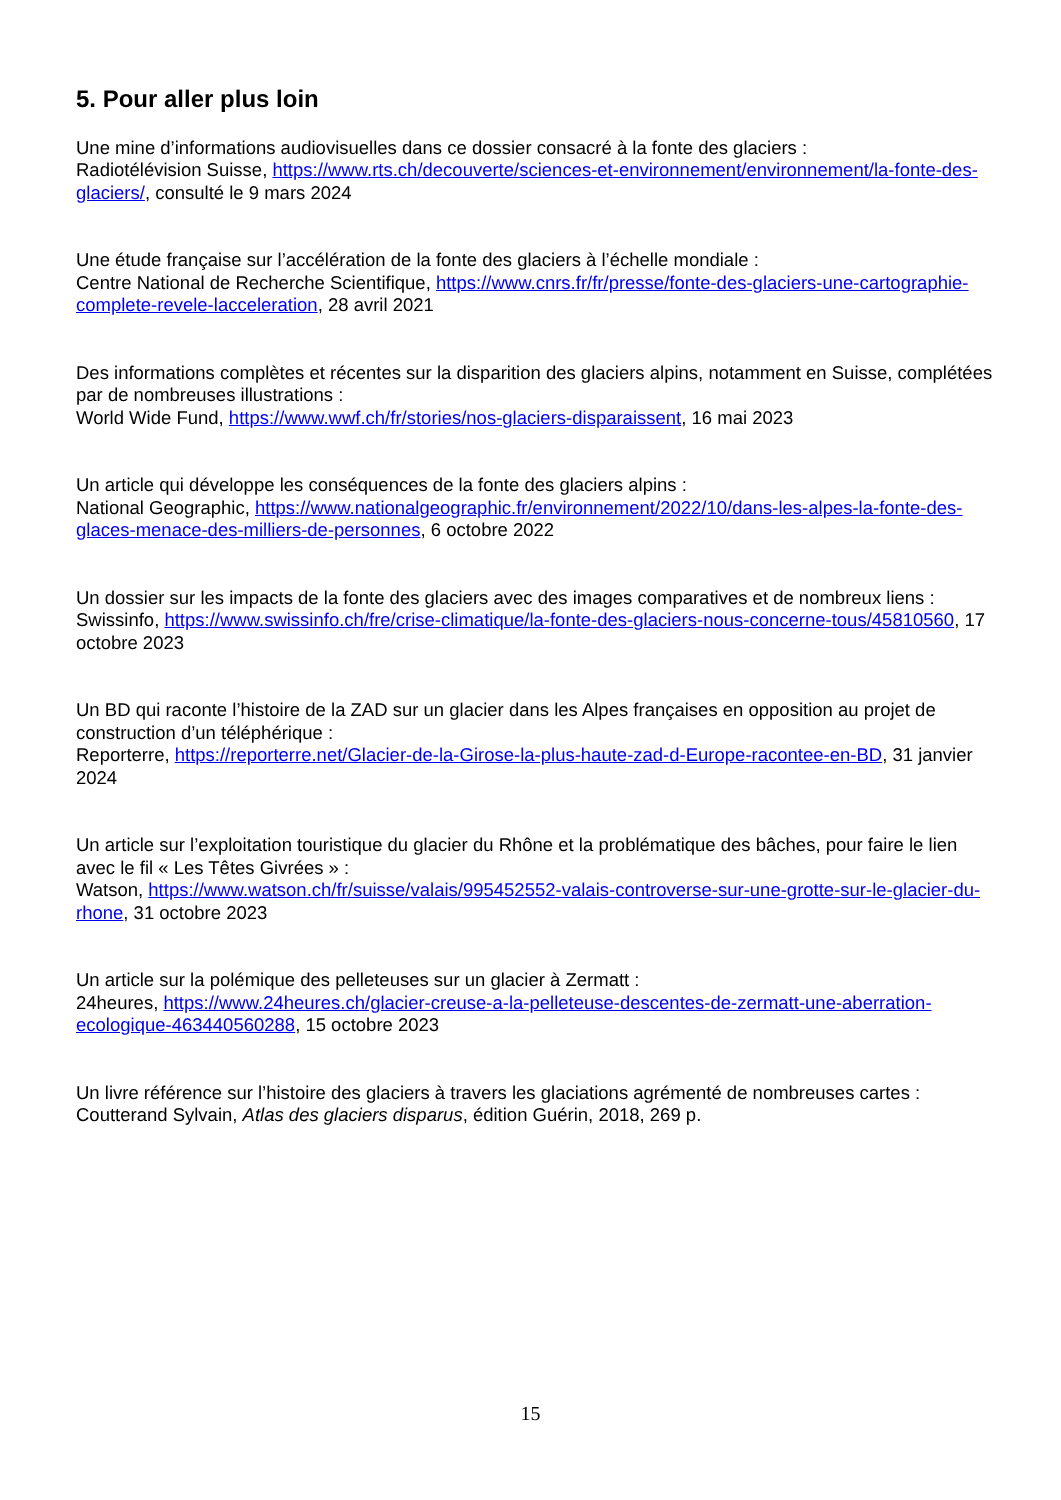5. Pour aller plus loin
Une mine d’informations audiovisuelles dans ce dossier consacré à la fonte des glaciers :
Radiotélévision Suisse, https://www.rts.ch/decouverte/sciences-et-environnement/environnement/la-fonte-des-glaciers/, consulté le 9 mars 2024
Une étude française sur l’accélération de la fonte des glaciers à l’échelle mondiale :
Centre National de Recherche Scientifique, https://www.cnrs.fr/fr/presse/fonte-des-glaciers-une-cartographie-complete-revele-lacceleration, 28 avril 2021
Des informations complètes et récentes sur la disparition des glaciers alpins, notamment en Suisse, complétées par de nombreuses illustrations :
World Wide Fund, https://www.wwf.ch/fr/stories/nos-glaciers-disparaissent, 16 mai 2023
Un article qui développe les conséquences de la fonte des glaciers alpins :
National Geographic, https://www.nationalgeographic.fr/environnement/2022/10/dans-les-alpes-la-fonte-des-glaces-menace-des-milliers-de-personnes, 6 octobre 2022
Un dossier sur les impacts de la fonte des glaciers avec des images comparatives et de nombreux liens :
Swissinfo, https://www.swissinfo.ch/fre/crise-climatique/la-fonte-des-glaciers-nous-concerne-tous/45810560, 17 octobre 2023
Un BD qui raconte l’histoire de la ZAD sur un glacier dans les Alpes françaises en opposition au projet de construction d’un téléphérique :
Reporterre, https://reporterre.net/Glacier-de-la-Girose-la-plus-haute-zad-d-Europe-racontee-en-BD, 31 janvier 2024
Un article sur l’exploitation touristique du glacier du Rhône et la problématique des bâches, pour faire le lien avec le fil « Les Têtes Givrées » :
Watson, https://www.watson.ch/fr/suisse/valais/995452552-valais-controverse-sur-une-grotte-sur-le-glacier-du-rhone, 31 octobre 2023
Un article sur la polémique des pelleteuses sur un glacier à Zermatt :
24heures, https://www.24heures.ch/glacier-creuse-a-la-pelleteuse-descentes-de-zermatt-une-aberration-ecologique-463440560288, 15 octobre 2023
Un livre référence sur l’histoire des glaciers à travers les glaciations agrémenté de nombreuses cartes :
Coutterand Sylvain, Atlas des glaciers disparus, édition Guérin, 2018, 269 p.
15